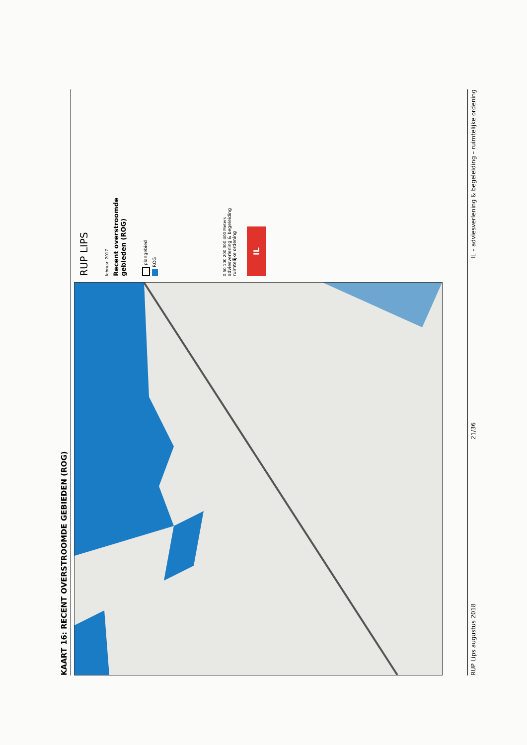KAART 16: RECENT OVERSTROOMDE GEBIEDEN (ROG)
RUP LIPS
februari 2017
Recent overstroomde
gebieden (ROG)
plangebied
ROG
0 50 100 200 300 400 Meters
adviesverlening & begeleiding
ruimtelijke ordening
IL
RUP Lips augustus 2018 21/36 IL – adviesverlening & begeleiding – ruimtelijke ordening